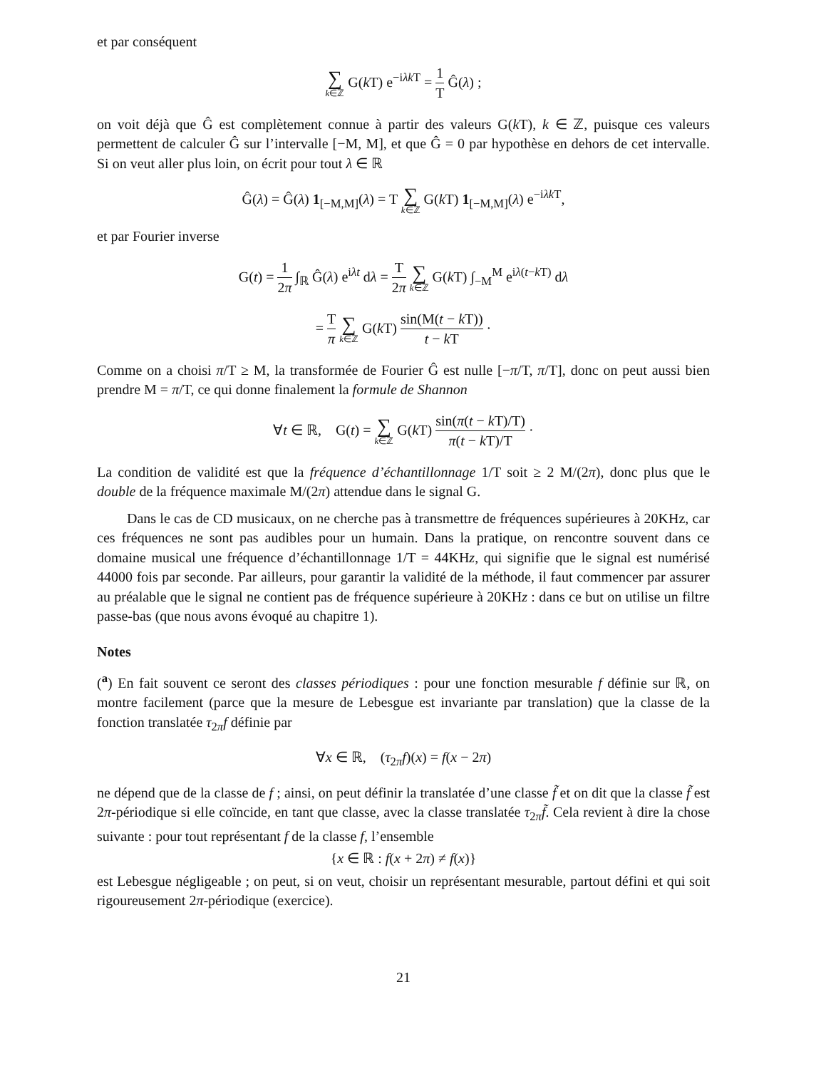et par conséquent
∑ k∈ℤ G(k T) e<sup>−iλk T</sup> = 1 T Ĝ(λ) ;
on voit déjà que Ĝ est complètement connue à partir des valeurs G(k T), k ∈ ℤ, puisque ces valeurs permettent de calculer Ĝ sur l’intervalle [−M, M], et que Ĝ = 0 par hypothèse en dehors de cet intervalle. Si on veut aller plus loin, on écrit pour tout λ ∈ ℝ
Ĝ(λ) = Ĝ(λ) 1<sub>[−M,M]</sub>(λ) = T ∑ k∈ℤ G(k T) 1<sub>[−M,M]</sub>(λ) e<sup>−iλk T</sup>,
et par Fourier inverse
G(t) = 1 2π ∫<sub>ℝ</sub> Ĝ(λ) e<sup>iλt</sup> dλ = T 2π ∑ k∈ℤ G(k T) ∫<sub>−M</sub><sup>M</sup> e<sup>iλ(t−k T)</sup> dλ
= T π ∑ k∈ℤ G(k T) sin(M(t − k T)) t − k T ·
Comme on a choisi π/T ≥ M, la transformée de Fourier Ĝ est nulle [−π/T, π/T], donc on peut aussi bien prendre M = π/T, ce qui donne finalement la formule de Shannon
∀t ∈ ℝ, G(t) = ∑ k∈ℤ G(k T) sin(π(t − k T)/T) π(t − k T)/T ·
La condition de validité est que la fréquence d’échantillonnage 1/T soit ≥ 2 M/(2π), donc plus que le double de la fréquence maximale M/(2π) attendue dans le signal G.
Dans le cas de CD musicaux, on ne cherche pas à transmettre de fréquences supérieures à 20KHz, car ces fréquences ne sont pas audibles pour un humain. Dans la pratique, on rencontre souvent dans ce domaine musical une fréquence d’échantillonnage 1/T = 44KHz, qui signifie que le signal est numérisé 44000 fois par seconde. Par ailleurs, pour garantir la validité de la méthode, il faut commencer par assurer au préalable que le signal ne contient pas de fréquence supérieure à 20KHz : dans ce but on utilise un filtre passe-bas (que nous avons évoqué au chapitre 1).
Notes
(<sup>a</sup>) En fait souvent ce seront des classes périodiques : pour une fonction mesurable f définie sur ℝ, on montre facilement (parce que la mesure de Lebesgue est invariante par translation) que la classe de la fonction translatée τ<sub>2π</sub>f définie par
∀x ∈ ℝ, (τ<sub>2π</sub>f)(x) = f(x − 2π)
ne dépend que de la classe de f ; ainsi, on peut définir la translatée d’une classe f̃ et on dit que la classe f̃ est 2π-périodique si elle coïncide, en tant que classe, avec la classe translatée τ<sub>2π</sub>f̃. Cela revient à dire la chose suivante : pour tout représentant f de la classe f, l’ensemble
{x ∈ ℝ : f(x + 2π) ≠ f(x)}
est Lebesgue négligeable ; on peut, si on veut, choisir un représentant mesurable, partout défini et qui soit rigoureusement 2π-périodique (exercice).
21